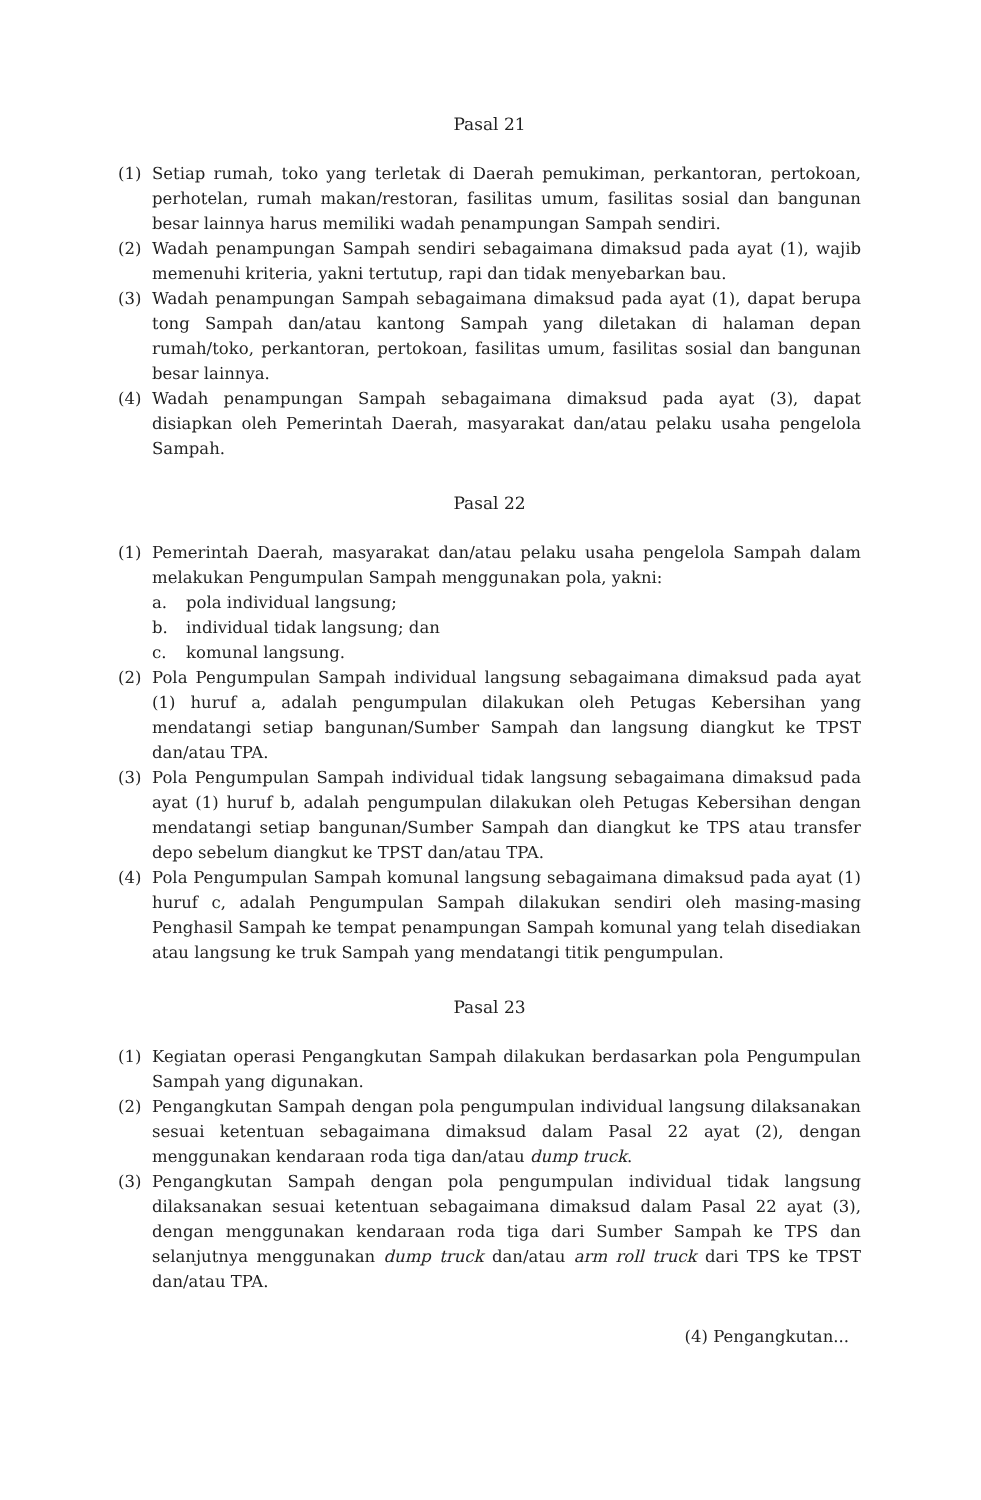Pasal 21
(1) Setiap rumah, toko yang terletak di Daerah pemukiman, perkantoran, pertokoan, perhotelan, rumah makan/restoran, fasilitas umum, fasilitas sosial dan bangunan besar lainnya harus memiliki wadah penampungan Sampah sendiri.
(2) Wadah penampungan Sampah sendiri sebagaimana dimaksud pada ayat (1), wajib memenuhi kriteria, yakni tertutup, rapi dan tidak menyebarkan bau.
(3) Wadah penampungan Sampah sebagaimana dimaksud pada ayat (1), dapat berupa tong Sampah dan/atau kantong Sampah yang diletakan di halaman depan rumah/toko, perkantoran, pertokoan, fasilitas umum, fasilitas sosial dan bangunan besar lainnya.
(4) Wadah penampungan Sampah sebagaimana dimaksud pada ayat (3), dapat disiapkan oleh Pemerintah Daerah, masyarakat dan/atau pelaku usaha pengelola Sampah.
Pasal 22
(1) Pemerintah Daerah, masyarakat dan/atau pelaku usaha pengelola Sampah dalam melakukan Pengumpulan Sampah menggunakan pola, yakni:
a. pola individual langsung;
b. individual tidak langsung; dan
c. komunal langsung.
(2) Pola Pengumpulan Sampah individual langsung sebagaimana dimaksud pada ayat (1) huruf a, adalah pengumpulan dilakukan oleh Petugas Kebersihan yang mendatangi setiap bangunan/Sumber Sampah dan langsung diangkut ke TPST dan/atau TPA.
(3) Pola Pengumpulan Sampah individual tidak langsung sebagaimana dimaksud pada ayat (1) huruf b, adalah pengumpulan dilakukan oleh Petugas Kebersihan dengan mendatangi setiap bangunan/Sumber Sampah dan diangkut ke TPS atau transfer depo sebelum diangkut ke TPST dan/atau TPA.
(4) Pola Pengumpulan Sampah komunal langsung sebagaimana dimaksud pada ayat (1) huruf c, adalah Pengumpulan Sampah dilakukan sendiri oleh masing-masing Penghasil Sampah ke tempat penampungan Sampah komunal yang telah disediakan atau langsung ke truk Sampah yang mendatangi titik pengumpulan.
Pasal 23
(1) Kegiatan operasi Pengangkutan Sampah dilakukan berdasarkan pola Pengumpulan Sampah yang digunakan.
(2) Pengangkutan Sampah dengan pola pengumpulan individual langsung dilaksanakan sesuai ketentuan sebagaimana dimaksud dalam Pasal 22 ayat (2), dengan menggunakan kendaraan roda tiga dan/atau dump truck.
(3) Pengangkutan Sampah dengan pola pengumpulan individual tidak langsung dilaksanakan sesuai ketentuan sebagaimana dimaksud dalam Pasal 22 ayat (3), dengan menggunakan kendaraan roda tiga dari Sumber Sampah ke TPS dan selanjutnya menggunakan dump truck dan/atau arm roll truck dari TPS ke TPST dan/atau TPA.
(4) Pengangkutan...